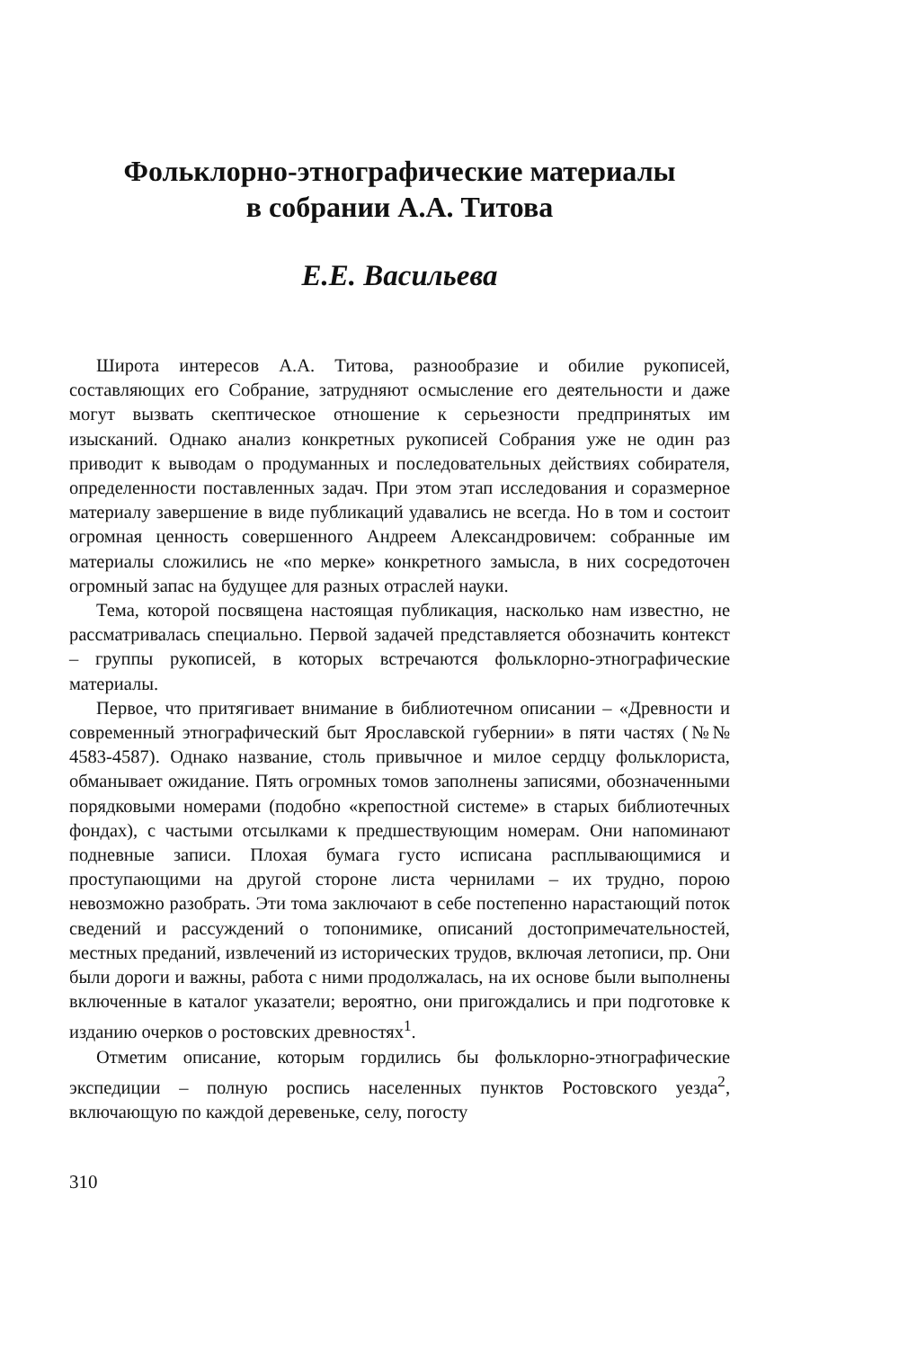Фольклорно-этнографические материалы
в собрании А.А. Титова
Е.Е. Васильева
Широта интересов А.А. Титова, разнообразие и обилие рукописей, составляющих его Собрание, затрудняют осмысление его деятельности и даже могут вызвать скептическое отношение к серьезности предпринятых им изысканий. Однако анализ конкретных рукописей Собрания уже не один раз приводит к выводам о продуманных и последовательных действиях собирателя, определенности поставленных задач. При этом этап исследования и соразмерное материалу завершение в виде публикаций удавались не всегда. Но в том и состоит огромная ценность совершенного Андреем Александровичем: собранные им материалы сложились не «по мерке» конкретного замысла, в них сосредоточен огромный запас на будущее для разных отраслей науки.
Тема, которой посвящена настоящая публикация, насколько нам известно, не рассматривалась специально. Первой задачей представляется обозначить контекст – группы рукописей, в которых встречаются фольклорно-этнографические материалы.
Первое, что притягивает внимание в библиотечном описании – «Древности и современный этнографический быт Ярославской губернии» в пяти частях (№№ 4583-4587). Однако название, столь привычное и милое сердцу фольклориста, обманывает ожидание. Пять огромных томов заполнены записями, обозначенными порядковыми номерами (подобно «крепостной системе» в старых библиотечных фондах), с частыми отсылками к предшествующим номерам. Они напоминают подневные записи. Плохая бумага густо исписана расплывающимися и проступающими на другой стороне листа чернилами – их трудно, порою невозможно разобрать. Эти тома заключают в себе постепенно нарастающий поток сведений и рассуждений о топонимике, описаний достопримечательностей, местных преданий, извлечений из исторических трудов, включая летописи, пр. Они были дороги и важны, работа с ними продолжалась, на их основе были выполнены включенные в каталог указатели; вероятно, они пригождались и при подготовке к изданию очерков о ростовских древностях<sup>1</sup>.
Отметим описание, которым гордились бы фольклорно-этнографические экспедиции – полную роспись населенных пунктов Ростовского уезда<sup>2</sup>, включающую по каждой деревеньке, селу, погосту
310